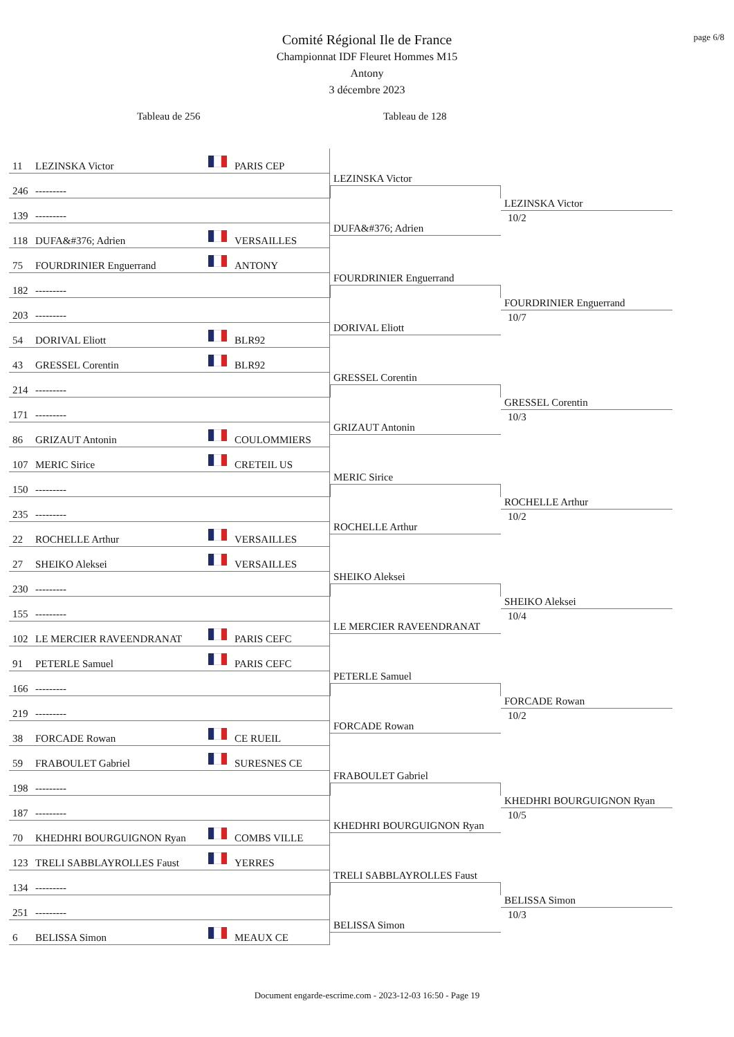page 6/8
Comité Régional Ile de France
Championnat IDF Fleuret Hommes M15
Antony
3 décembre 2023
Tableau de 256 Tableau de 128
11 LEZINSKA Victor PARIS CEP
246 ---------
LEZINSKA Victor
139 ---------
118 DUFA&#376; Adrien VERSAILLES
DUFA&#376; Adrien
LEZINSKA Victor
10/2
75 FOURDRINIER Enguerrand ANTONY
182 ---------
FOURDRINIER Enguerrand
203 ---------
54 DORIVAL Eliott BLR92
DORIVAL Eliott
FOURDRINIER Enguerrand
10/7
43 GRESSEL Corentin BLR92
214 ---------
GRESSEL Corentin
171 ---------
86 GRIZAUT Antonin COULOMMIERS
GRIZAUT Antonin
GRESSEL Corentin
10/3
107 MERIC Sirice CRETEIL US
150 ---------
MERIC Sirice
235 ---------
22 ROCHELLE Arthur VERSAILLES
ROCHELLE Arthur
ROCHELLE Arthur
10/2
27 SHEIKO Aleksei VERSAILLES
230 ---------
SHEIKO Aleksei
155 ---------
102 LE MERCIER RAVEENDRANAT PARIS CEFC
LE MERCIER RAVEENDRANAT
SHEIKO Aleksei
10/4
91 PETERLE Samuel PARIS CEFC
166 ---------
PETERLE Samuel
219 ---------
38 FORCADE Rowan CE RUEIL
FORCADE Rowan
FORCADE Rowan
10/2
59 FRABOULET Gabriel SURESNES CE
198 ---------
FRABOULET Gabriel
187 ---------
70 KHEDHRI BOURGUIGNON Ryan COMBS VILLE
KHEDHRI BOURGUIGNON Ryan
KHEDHRI BOURGUIGNON Ryan
10/5
123 TRELI SABBLAYROLLES Faust YERRES
134 ---------
TRELI SABBLAYROLLES Faust
251 ---------
6 BELISSA Simon MEAUX CE
BELISSA Simon
BELISSA Simon
10/3
Document engarde-escrime.com - 2023-12-03 16:50 - Page 19